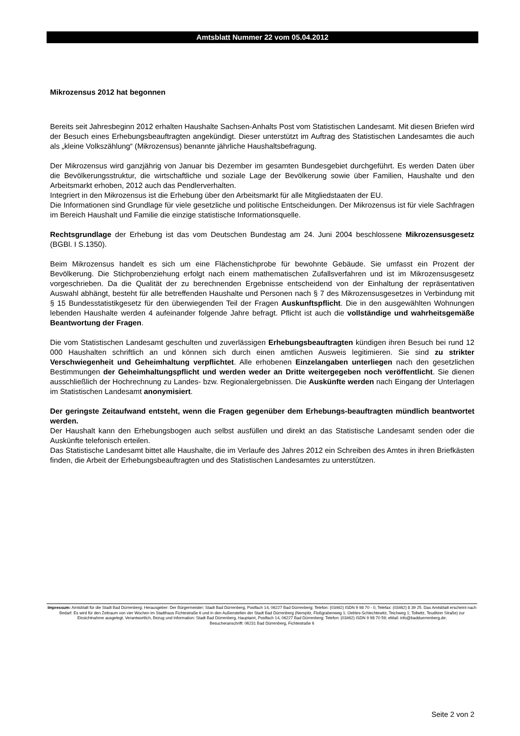Amtsblatt Nummer 22 vom 05.04.2012
Mikrozensus 2012 hat begonnen
Bereits seit Jahresbeginn 2012 erhalten Haushalte Sachsen-Anhalts Post vom Statistischen Landesamt. Mit diesen Briefen wird der Besuch eines Erhebungsbeauftragten angekündigt. Dieser unterstützt im Auftrag des Statistischen Landesamtes die auch als „kleine Volkszählung“ (Mikrozensus) benannte jährliche Haushaltsbefragung.
Der Mikrozensus wird ganzjährig von Januar bis Dezember im gesamten Bundesgebiet durchgeführt. Es werden Daten über die Bevölkerungsstruktur, die wirtschaftliche und soziale Lage der Bevölkerung sowie über Familien, Haushalte und den Arbeitsmarkt erhoben, 2012 auch das Pendlerverhalten.
Integriert in den Mikrozensus ist die Erhebung über den Arbeitsmarkt für alle Mitgliedstaaten der EU.
Die Informationen sind Grundlage für viele gesetzliche und politische Entscheidungen. Der Mikrozensus ist für viele Sachfragen im Bereich Haushalt und Familie die einzige statistische Informationsquelle.
Rechtsgrundlage der Erhebung ist das vom Deutschen Bundestag am 24. Juni 2004 beschlossene Mikrozensusgesetz (BGBl. I S.1350).
Beim Mikrozensus handelt es sich um eine Flächenstichprobe für bewohnte Gebäude. Sie umfasst ein Prozent der Bevölkerung. Die Stichprobenziehung erfolgt nach einem mathematischen Zufallsverfahren und ist im Mikrozensusgesetz vorgeschrieben. Da die Qualität der zu berechnenden Ergebnisse entscheidend von der Einhaltung der repräsentativen Auswahl abhängt, besteht für alle betreffenden Haushalte und Personen nach § 7 des Mikrozensusgesetzes in Verbindung mit § 15 Bundesstatistikgesetz für den überwiegenden Teil der Fragen Auskunftspflicht. Die in den ausgewählten Wohnungen lebenden Haushalte werden 4 aufeinander folgende Jahre befragt. Pflicht ist auch die vollständige und wahrheitsgemäße Beantwortung der Fragen.
Die vom Statistischen Landesamt geschulten und zuverlässigen Erhebungsbeauftragten kündigen ihren Besuch bei rund 12 000 Haushalten schriftlich an und können sich durch einen amtlichen Ausweis legitimieren. Sie sind zu strikter Verschwiegenheit und Geheimhaltung verpflichtet. Alle erhobenen Einzelangaben unterliegen nach den gesetzlichen Bestimmungen der Geheimhaltungspflicht und werden weder an Dritte weitergegeben noch veröffentlicht. Sie dienen ausschließlich der Hochrechnung zu Landes- bzw. Regionalergebnissen. Die Auskünfte werden nach Eingang der Unterlagen im Statistischen Landesamt anonymisiert.
Der geringste Zeitaufwand entsteht, wenn die Fragen gegenüber dem Erhebungs-beauftragten mündlich beantwortet werden.
Der Haushalt kann den Erhebungsbogen auch selbst ausfüllen und direkt an das Statistische Landesamt senden oder die Auskünfte telefonisch erteilen.
Das Statistische Landesamt bittet alle Haushalte, die im Verlaufe des Jahres 2012 ein Schreiben des Amtes in ihren Briefkästen finden, die Arbeit der Erhebungsbeauftragten und des Statistischen Landesamtes zu unterstützen.
Impressum: Amtsblatt für die Stadt Bad Dürrenberg; Herausgeber: Der Bürgermeister; Stadt Bad Dürrenberg, Postfach 14, 06227 Bad Dürrenberg; Telefon: (03462) ISDN 9 98 70 - 0, Telefax: (03462) 8 39 25. Das Amtsblatt erscheint nach Bedarf. Es wird für den Zeitraum von vier Wochen im Stadthaus Fichtestraße 6 und in den Außenstellen der Stadt Bad Dürrenberg (Nempitz, Floßgrabenweg 1; Oebles-Schlechtewitz, Teichweg 1; Tollwitz, Teuditzer Straße) zur Einsichtnahme ausgelegt. Verantwortlich, Bezug und Information: Stadt Bad Dürrenberg, Hauptamt, Postfach 14, 06227 Bad Dürrenberg; Telefon: (03462) ISDN 9 98 70 59; eMail: info@badduerrenberg.de;
Besucheranschrift: 06231 Bad Dürrenberg, Fichtestraße 6
Seite 2 von 2